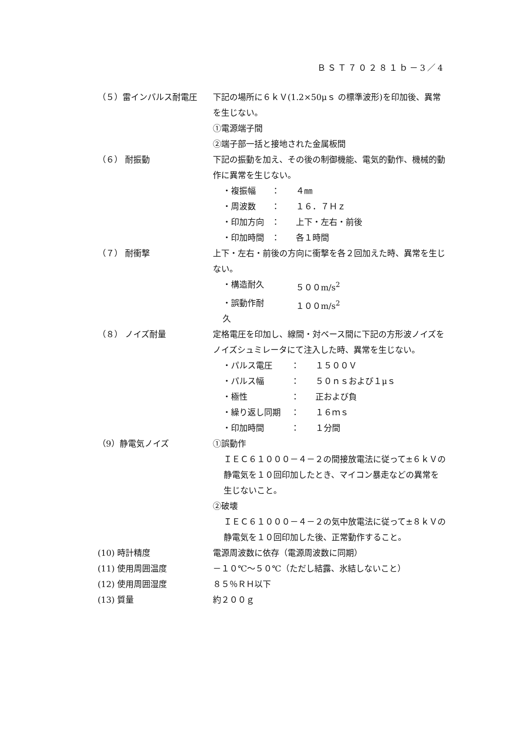ＢＳＴ７０２８１ｂ－3／4
（５）雷インパルス耐電圧 下記の場所に６ｋＶ(1.2×50μｓ の標準波形)を印加後、異常を生じない。
①電源端子間
②端子部一括と接地された金属板間
（６） 耐振動 下記の振動を加え、その後の制御機能、電気的動作、機械的動作に異常を生じない。
・複振幅 ： ４㎜
・周波数 ： １６．７Ｈｚ
・印加方向 ： 上下・左右・前後
・印加時間 ： 各１時間
（７） 耐衝撃 上下・左右・前後の方向に衝撃を各２回加えた時、異常を生じない。
・構造耐久 ５００m/s<sup>2</sup>
・誤動作耐久 １００m/s<sup>2</sup>
（８） ノイズ耐量 定格電圧を印加し、線間・対ベース間に下記の方形波ノイズをノイズシュミレータにて注入した時、異常を生じない。
・パルス電圧 ： １５００Ｖ
・パルス幅 ： ５０ｎｓおよび１μｓ
・極性 ： 正および負
・繰り返し同期 ： １６ｍｓ
・印加時間 ： １分間
（9）静電気ノイズ ①誤動作
ＩＥＣ６１０００－４－２の間接放電法に従って±６ｋＶの静電気を１０回印加したとき、マイコン暴走などの異常を生じないこと。
②破壊
ＩＥＣ６１０００－４－２の気中放電法に従って±８ｋＶの静電気を１０回印加した後、正常動作すること。
(10) 時計精度 電源周波数に依存（電源周波数に同期）
(11) 使用周囲温度 －１０℃～５０℃（ただし結露、氷結しないこと）
(12) 使用周囲湿度 ８５％ＲＨ以下
(13) 質量 約２００ｇ